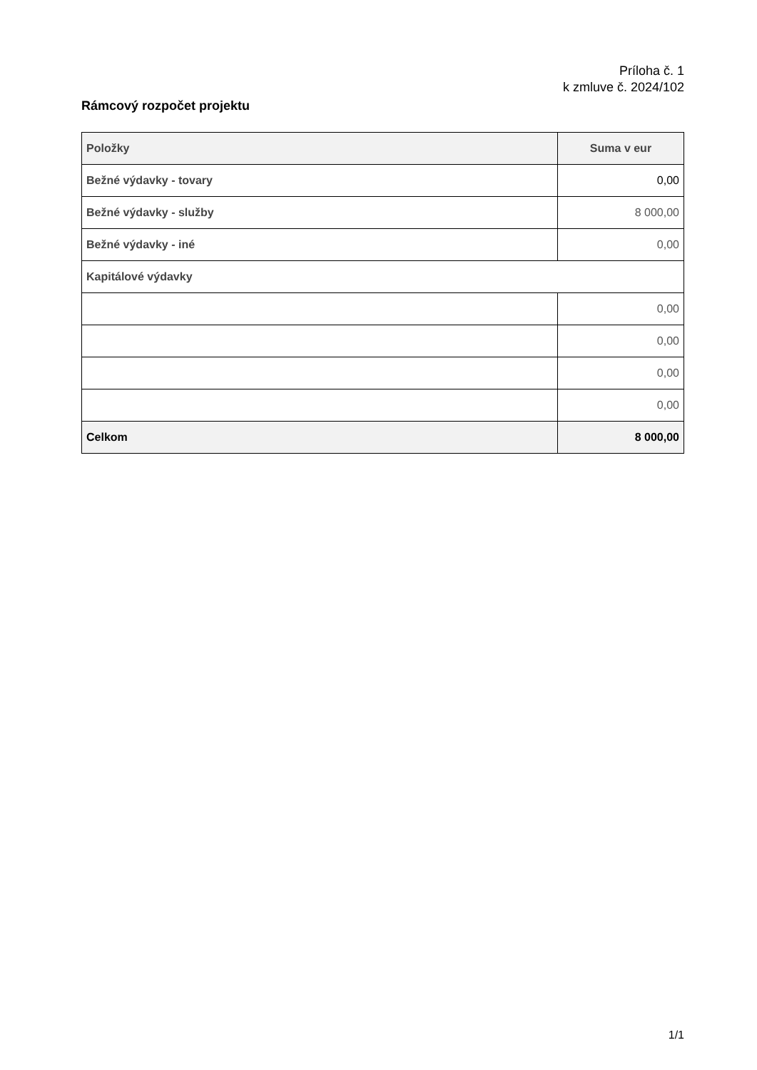Príloha č. 1
k zmluve č. 2024/102
Rámcový rozpočet projektu
| Položky | Suma v eur |
| --- | --- |
| Bežné výdavky - tovary | 0,00 |
| Bežné výdavky - služby | 8 000,00 |
| Bežné výdavky - iné | 0,00 |
| Kapitálové výdavky | |
| | 0,00 |
| | 0,00 |
| | 0,00 |
| | 0,00 |
| Celkom | 8 000,00 |
1/1